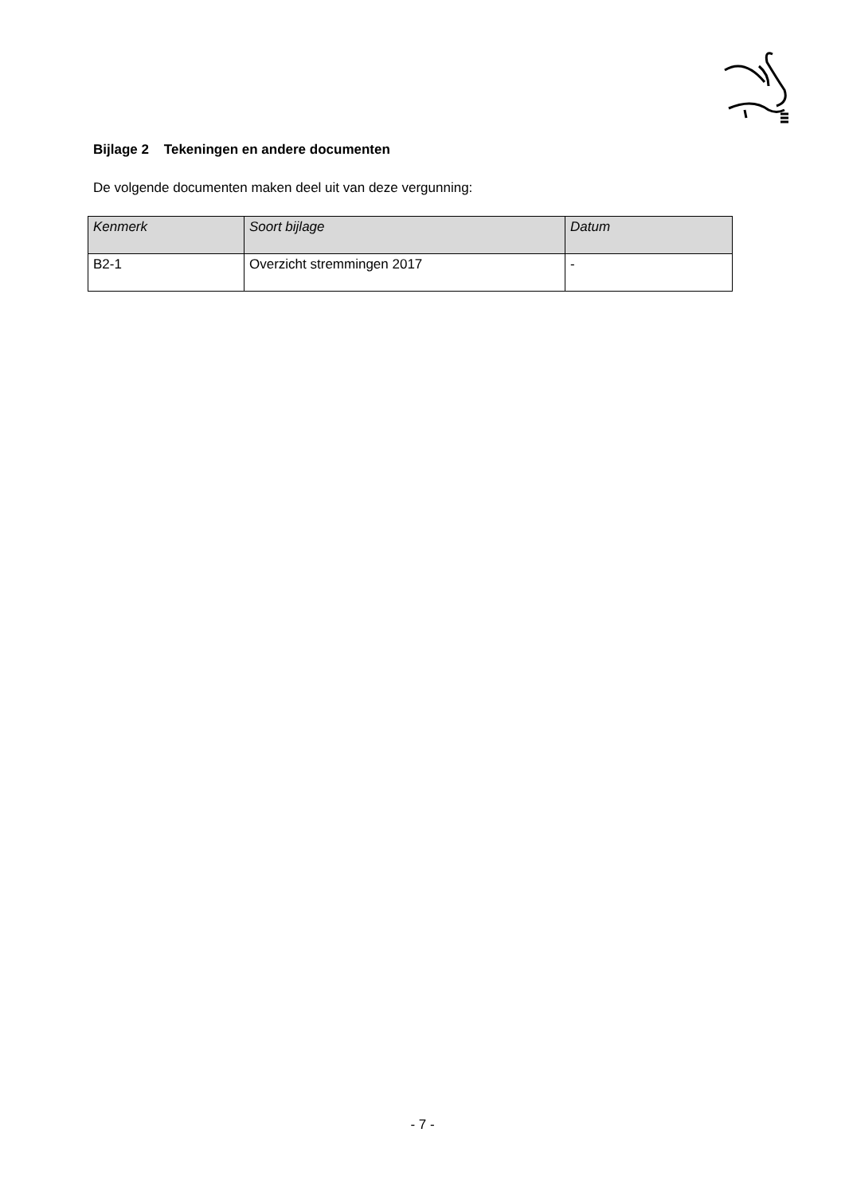Bijlage 2 Tekeningen en andere documenten
De volgende documenten maken deel uit van deze vergunning:
| Kenmerk | Soort bijlage | Datum |
| --- | --- | --- |
| B2-1 | Overzicht stremmingen 2017 | - |
- 7 -